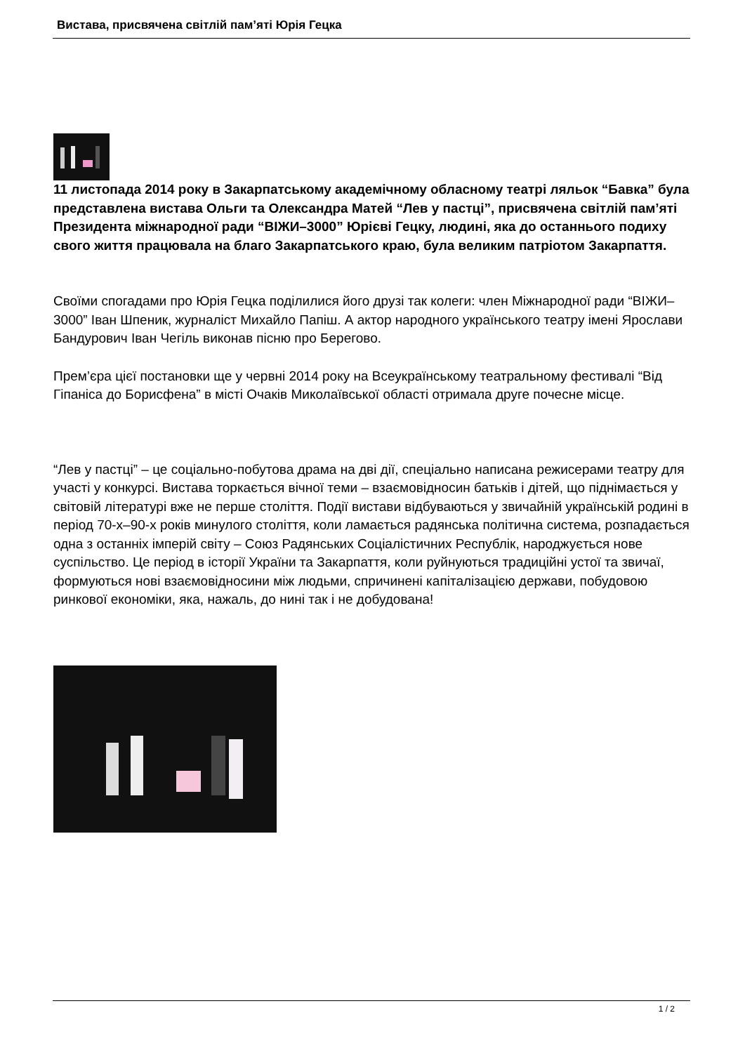Вистава, присвячена світлій пам’яті Юрія Гецка
11 листопада 2014 року в Закарпатському академічному обласному театрі ляльок “Бавка” була представлена вистава Ольги та Олександра Матей “Лев у пастці”, присвячена світлій пам’яті Президента міжнародної ради “ВІЖИ–3000” Юрієві Гецку, людині, яка до останнього подиху свого життя працювала на благо Закарпатського краю, була великим патріотом Закарпаття.
Своїми спогадами про Юрія Гецка поділилися його друзі так колеги: член Міжнародної ради “ВІЖИ–3000” Іван Шпеник, журналіст Михайло Папіш. А актор народного українського театру імені Ярослави Бандурович Іван Чегіль виконав пісню про Берегово.
Прем’єра цієї постановки ще у червні 2014 року на Всеукраїнському театральному фестивалі “Від Гіпаніса до Борисфена” в місті Очаків Миколаївської області отримала друге почесне місце.
“Лев у пастці” – це соціально-побутова драма на дві дії, спеціально написана режисерами театру для участі у конкурсі. Вистава торкається вічної теми – взаємовідносин батьків і дітей, що піднімається у світовій літературі вже не перше століття. Події вистави відбуваються у звичайній українській родині в період 70-х–90-х років минулого століття, коли ламається радянська політична система, розпадається одна з останніх імперій світу – Союз Радянських Соціалістичних Республік, народжується нове суспільство. Це період в історії України та Закарпаття, коли руйнуються традиційні устої та звичаї, формуються нові взаємовідносини між людьми, спричинені капіталізацією держави, побудовою ринкової економіки, яка, нажаль, до нині так і не добудована!
1 / 2